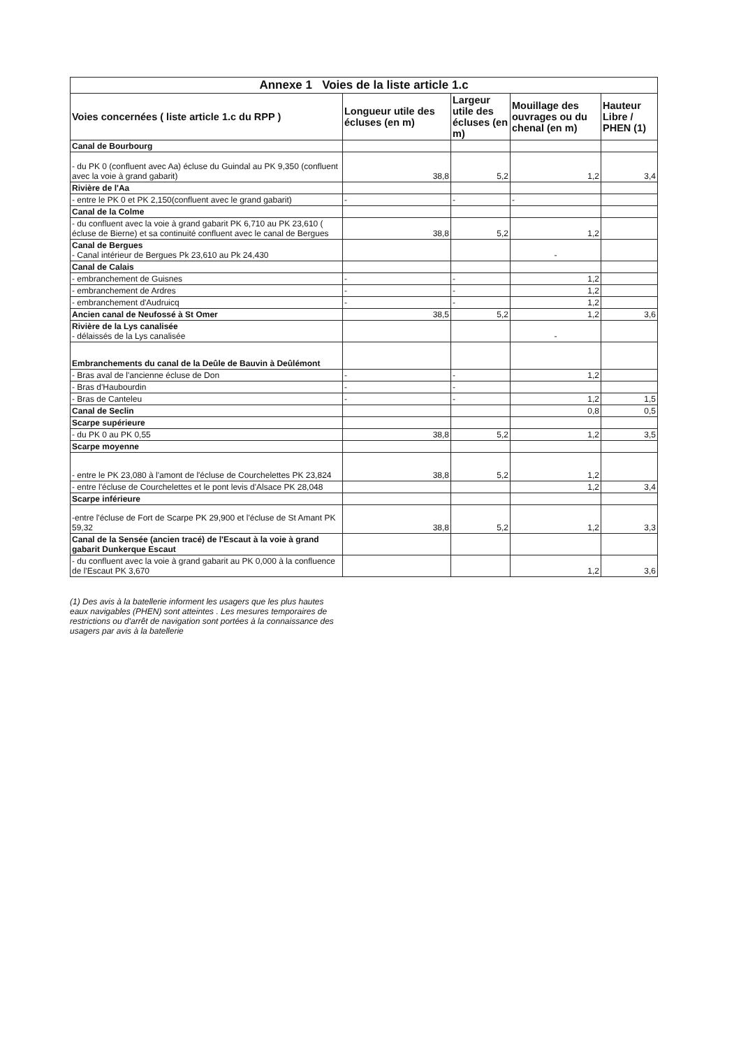| Annexe 1 Voies de la liste article 1.c | | | | |
| Voies concernées ( liste article 1.c du RPP ) | Longueur utile des écluses (en m) | Largeur utile des écluses (en m) | Mouillage des ouvrages ou du chenal (en m) | Hauteur Libre / PHEN (1) |
| Canal de Bourbourg | | | | |
| - du PK 0 (confluent avec Aa) écluse du Guindal au PK 9,350 (confluent avec la voie à grand gabarit) | 38,8 | 5,2 | 1,2 | 3,4 |
| Rivière de l'Aa | | | | |
| - entre le PK 0 et PK 2,150(confluent avec le grand gabarit) | - | - | - | |
| Canal de la Colme | | | | |
| - du confluent avec la voie à grand gabarit PK 6,710 au PK 23,610 ( écluse de Bierne) et sa continuité confluent avec le canal de Bergues | 38,8 | 5,2 | 1,2 | |
| Canal de Bergues - Canal intérieur de Bergues Pk 23,610 au Pk 24,430 | | | - | |
| Canal de Calais | | | | |
| - embranchement de Guisnes | - | - | 1,2 | |
| - embranchement de Ardres | - | - | 1,2 | |
| - embranchement d'Audruicq | - | - | 1,2 | |
| Ancien canal de Neufossé à St Omer | 38,5 | 5,2 | 1,2 | 3,6 |
| Rivière de la Lys canalisée - délaissés de la Lys canalisée | | | - | |
| Embranchements du canal de la Deûle de Bauvin à Deûlémont | | | | |
| - Bras aval de l'ancienne écluse de Don | - | - | 1,2 | |
| - Bras d'Haubourdin | - | - | | |
| - Bras de Canteleu | - | - | 1,2 | 1,5 |
| Canal de Seclin | | | 0,8 | 0,5 |
| Scarpe supérieure | | | | |
| - du PK 0 au PK 0,55 | 38,8 | 5,2 | 1,2 | 3,5 |
| Scarpe moyenne | | | | |
| - entre le PK 23,080 à l'amont de l'écluse de Courchelettes PK 23,824 | 38,8 | 5,2 | 1,2 | |
| - entre l'écluse de Courchelettes et le pont levis d'Alsace PK 28,048 | | | 1,2 | 3,4 |
| Scarpe inférieure | | | | |
| -entre l'écluse de Fort de Scarpe PK 29,900 et l'écluse de St Amant PK 59,32 | 38,8 | 5,2 | 1,2 | 3,3 |
| Canal de la Sensée (ancien tracé) de l'Escaut à la voie à grand gabarit Dunkerque Escaut | | | | |
| - du confluent avec la voie à grand gabarit au PK 0,000 à la confluence de l'Escaut PK 3,670 | | | 1,2 | 3,6 |
(1) Des avis à la batellerie informent les usagers que les plus hautes eaux navigables (PHEN) sont atteintes . Les mesures temporaires de restrictions ou d'arrêt de navigation sont portées à la connaissance des usagers par avis à la batellerie